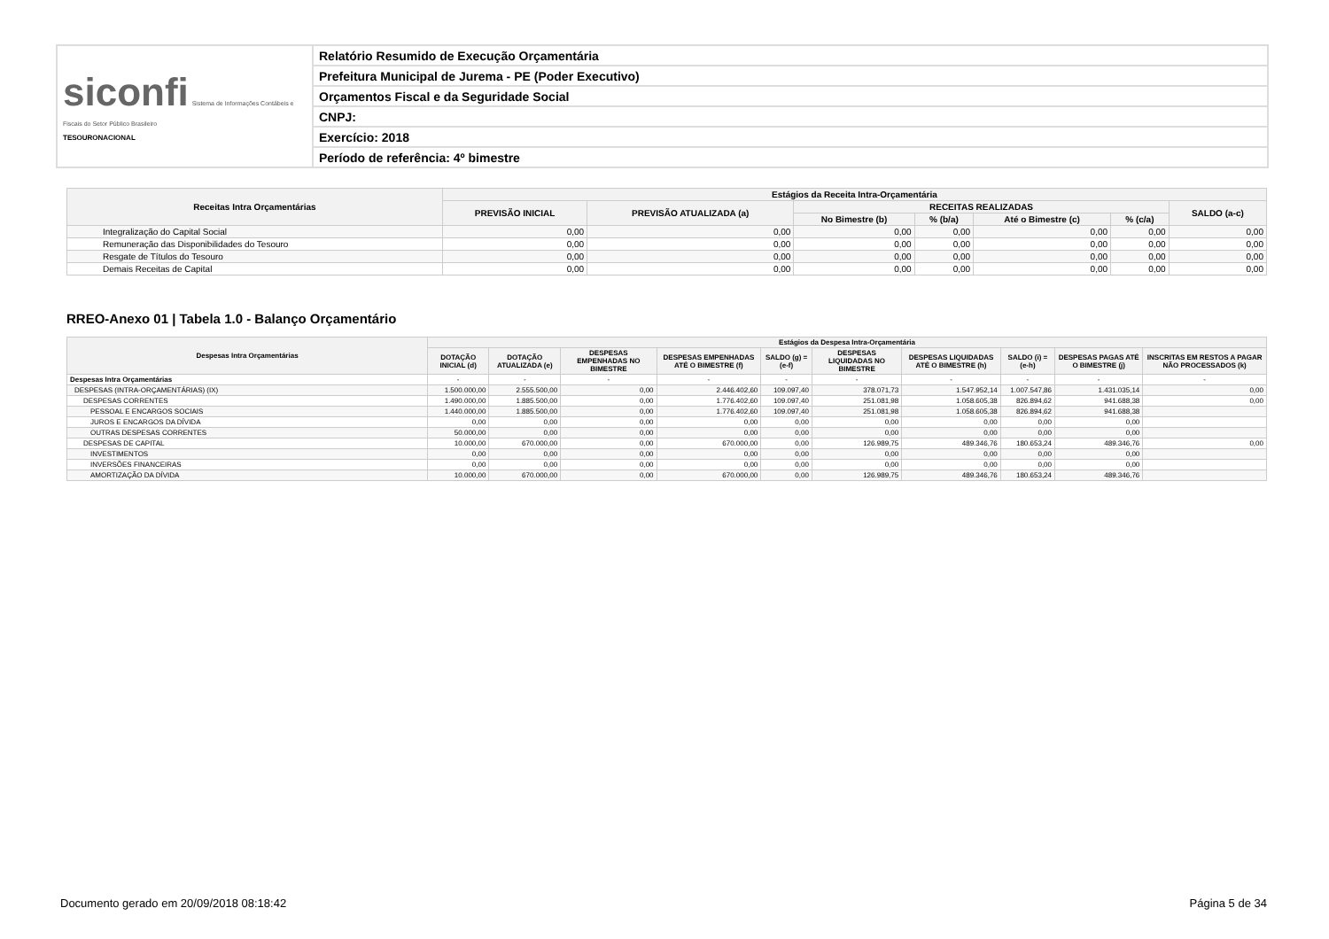| siconfi Sistema de Informações Contábeis e Fiscais do Setor Público Brasileiro TESOURONACIONAL | Relatório Resumido de Execução Orçamentária |
| | Prefeitura Municipal de Jurema - PE (Poder Executivo) |
| | Orçamentos Fiscal e da Seguridade Social |
| | CNPJ: |
| | Exercício: 2018 |
| | Período de referência: 4º bimestre |
| Receitas Intra Orçamentárias | Estágios da Receita Intra-Orçamentária | | | | | | |
| --- | --- | --- | --- | --- | --- | --- | --- |
| | PREVISÃO INICIAL | PREVISÃO ATUALIZADA (a) | RECEITAS REALIZADAS | | | | SALDO (a-c) |
| | | | No Bimestre (b) | % (b/a) | Até o Bimestre (c) | % (c/a) | |
| Integralização do Capital Social | 0,00 | 0,00 | 0,00 | 0,00 | 0,00 | 0,00 | 0,00 |
| Remuneração das Disponibilidades do Tesouro | 0,00 | 0,00 | 0,00 | 0,00 | 0,00 | 0,00 | 0,00 |
| Resgate de Títulos do Tesouro | 0,00 | 0,00 | 0,00 | 0,00 | 0,00 | 0,00 | 0,00 |
| Demais Receitas de Capital | 0,00 | 0,00 | 0,00 | 0,00 | 0,00 | 0,00 | 0,00 |
RREO-Anexo 01 | Tabela 1.0 - Balanço Orçamentário
| Despesas Intra Orçamentárias | Estágios da Despesa Intra-Orçamentária | | | | | | | | | |
| --- | --- | --- | --- | --- | --- | --- | --- | --- | --- | --- |
| | DOTAÇÃO INICIAL (d) | DOTAÇÃO ATUALIZADA (e) | DESPESAS EMPENHADAS NO BIMESTRE | DESPESAS EMPENHADAS ATÉ O BIMESTRE (f) | SALDO (g) = (e-f) | DESPESAS LIQUIDADAS NO BIMESTRE | DESPESAS LIQUIDADAS ATÉ O BIMESTRE (h) | SALDO (i) = (e-h) | DESPESAS PAGAS ATÉ O BIMESTRE (j) | INSCRITAS EM RESTOS A PAGAR NÃO PROCESSADOS (k) |
| Despesas Intra Orçamentárias | - | - | - | - | - | - | - | - | - | - |
| DESPESAS (INTRA-ORÇAMENTÁRIAS) (IX) | 1.500.000,00 | 2.555.500,00 | 0,00 | 2.446.402,60 | 109.097,40 | 378.071,73 | 1.547.952,14 | 1.007.547,86 | 1.431.035,14 | 0,00 |
| DESPESAS CORRENTES | 1.490.000,00 | 1.885.500,00 | 0,00 | 1.776.402,60 | 109.097,40 | 251.081,98 | 1.058.605,38 | 826.894,62 | 941.688,38 | 0,00 |
| PESSOAL E ENCARGOS SOCIAIS | 1.440.000,00 | 1.885.500,00 | 0,00 | 1.776.402,60 | 109.097,40 | 251.081,98 | 1.058.605,38 | 826.894,62 | 941.688,38 | |
| JUROS E ENCARGOS DA DÍVIDA | 0,00 | 0,00 | 0,00 | 0,00 | 0,00 | 0,00 | 0,00 | 0,00 | 0,00 | |
| OUTRAS DESPESAS CORRENTES | 50.000,00 | 0,00 | 0,00 | 0,00 | 0,00 | 0,00 | 0,00 | 0,00 | 0,00 | |
| DESPESAS DE CAPITAL | 10.000,00 | 670.000,00 | 0,00 | 670.000,00 | 0,00 | 126.989,75 | 489.346,76 | 180.653,24 | 489.346,76 | 0,00 |
| INVESTIMENTOS | 0,00 | 0,00 | 0,00 | 0,00 | 0,00 | 0,00 | 0,00 | 0,00 | 0,00 | |
| INVERSÕES FINANCEIRAS | 0,00 | 0,00 | 0,00 | 0,00 | 0,00 | 0,00 | 0,00 | 0,00 | 0,00 | |
| AMORTIZAÇÃO DA DÍVIDA | 10.000,00 | 670.000,00 | 0,00 | 670.000,00 | 0,00 | 126.989,75 | 489.346,76 | 180.653,24 | 489.346,76 | |
Documento gerado em 20/09/2018 08:18:42 Página 5 de 34